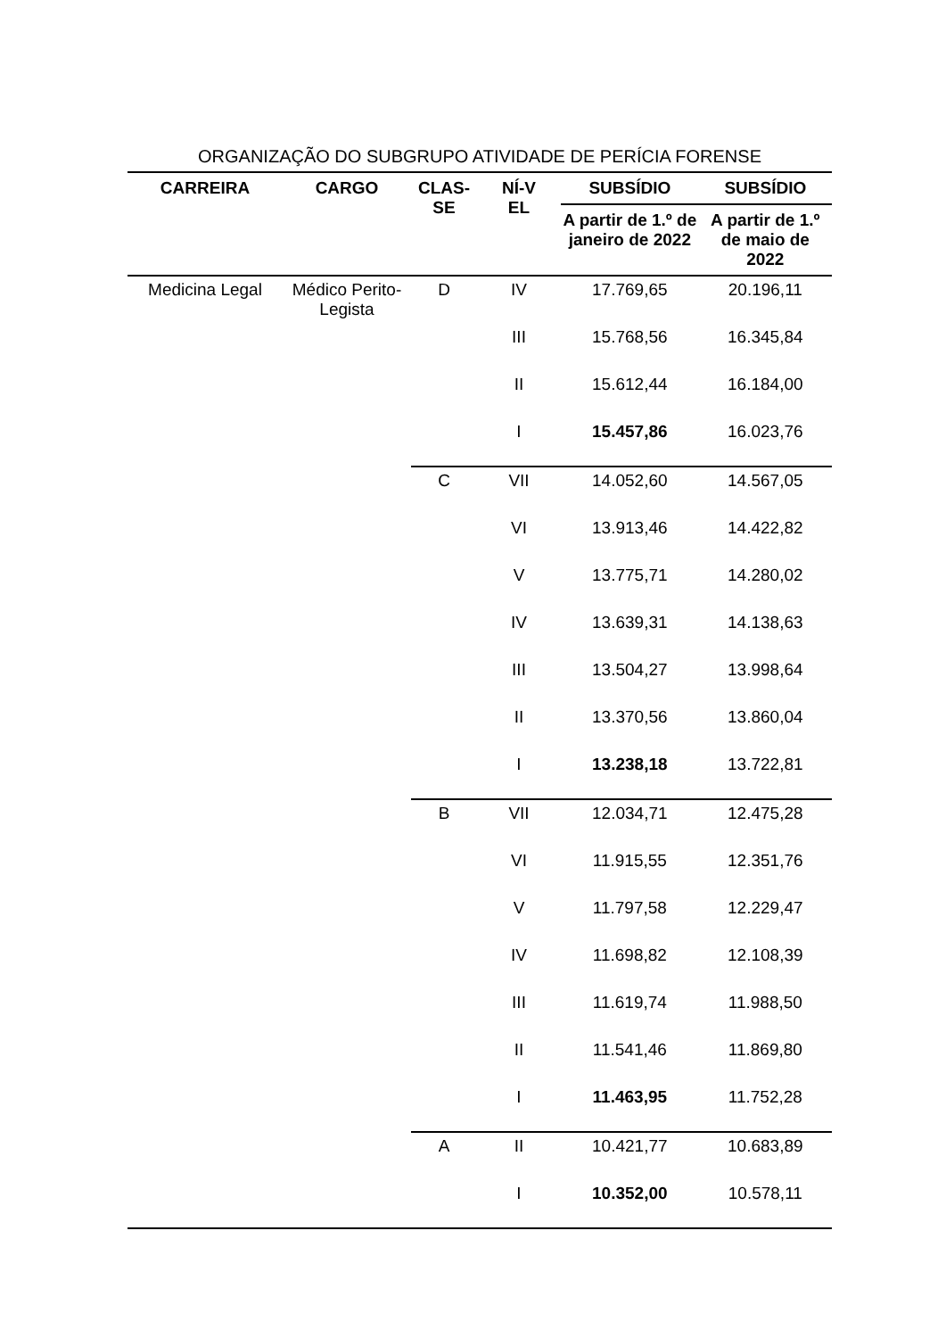ORGANIZAÇÃO DO SUBGRUPO ATIVIDADE DE PERÍCIA FORENSE
| CARREIRA | CARGO | CLAS- SE | NÍ-V EL | SUBSÍDIO | SUBSÍDIO |
| --- | --- | --- | --- | --- | --- |
| | | | | A partir de 1.º de janeiro de 2022 | A partir de 1.º de maio de 2022 |
| Medicina Legal | Médico Perito-Legista | D | IV | 17.769,65 | 20.196,11 |
| | | | III | 15.768,56 | 16.345,84 |
| | | | II | 15.612,44 | 16.184,00 |
| | | | I | 15.457,86 | 16.023,76 |
| | | C | VII | 14.052,60 | 14.567,05 |
| | | | VI | 13.913,46 | 14.422,82 |
| | | | V | 13.775,71 | 14.280,02 |
| | | | IV | 13.639,31 | 14.138,63 |
| | | | III | 13.504,27 | 13.998,64 |
| | | | II | 13.370,56 | 13.860,04 |
| | | | I | 13.238,18 | 13.722,81 |
| | | B | VII | 12.034,71 | 12.475,28 |
| | | | VI | 11.915,55 | 12.351,76 |
| | | | V | 11.797,58 | 12.229,47 |
| | | | IV | 11.698,82 | 12.108,39 |
| | | | III | 11.619,74 | 11.988,50 |
| | | | II | 11.541,46 | 11.869,80 |
| | | | I | 11.463,95 | 11.752,28 |
| | | A | II | 10.421,77 | 10.683,89 |
| | | | I | 10.352,00 | 10.578,11 |